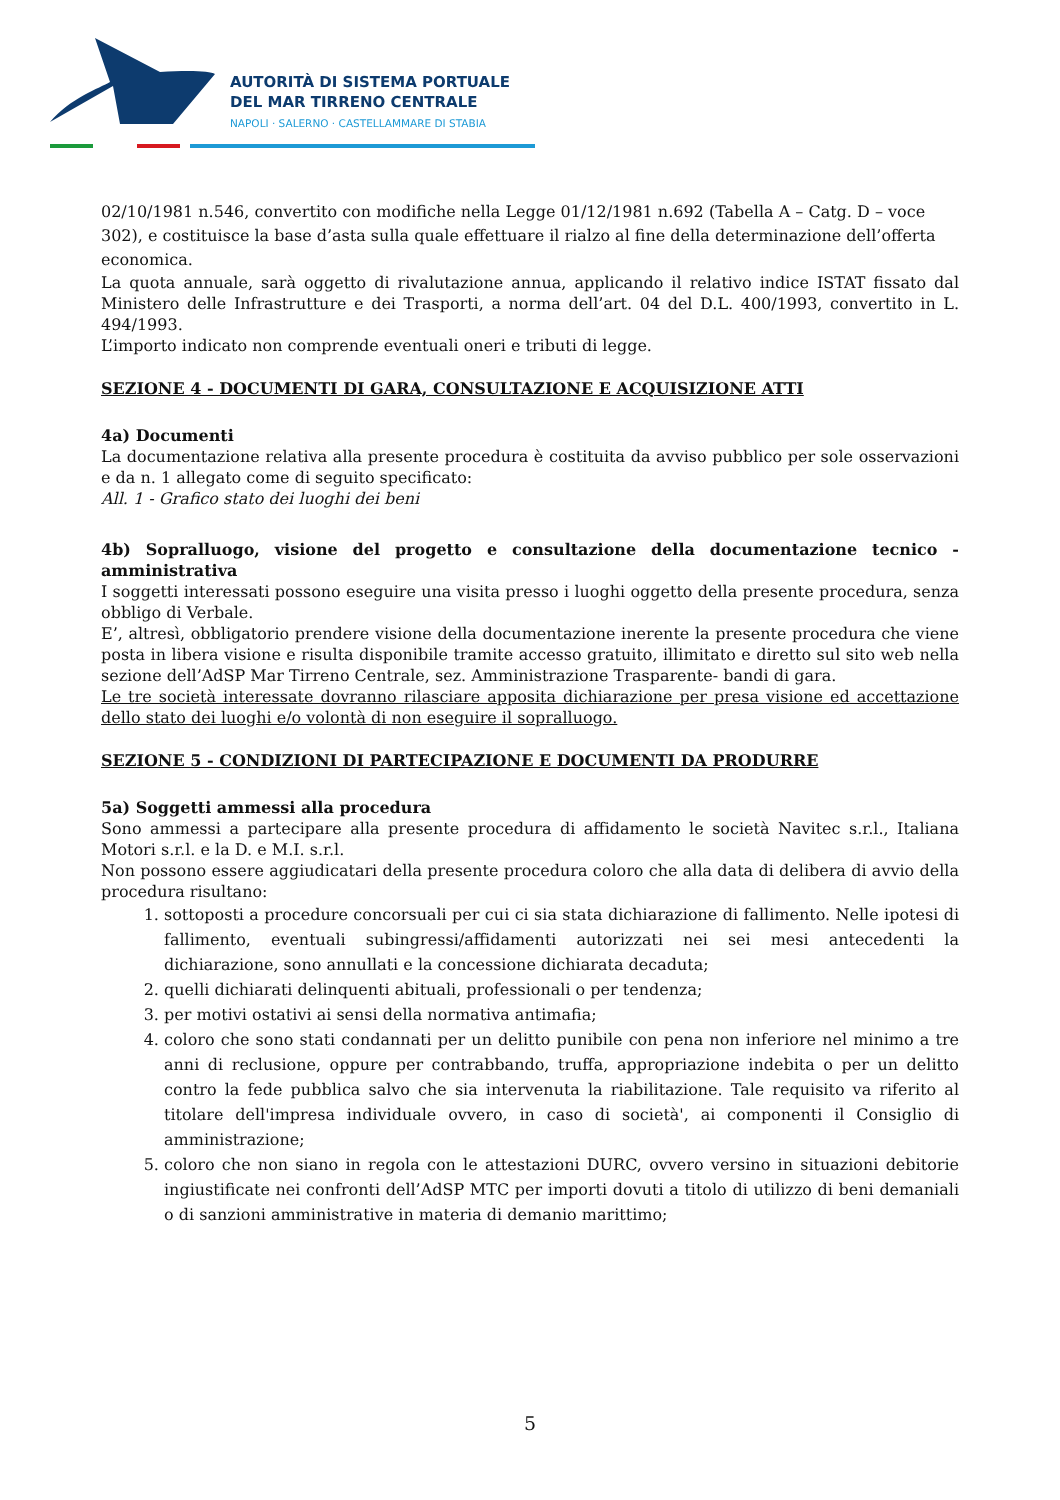AUTORITÀ DI SISTEMA PORTUALE
DEL MAR TIRRENO CENTRALE
NAPOLI · SALERNO · CASTELLAMMARE DI STABIA
02/10/1981 n.546, convertito con modifiche nella Legge 01/12/1981 n.692 (Tabella A – Catg. D – voce 302), e costituisce la base d’asta sulla quale effettuare il rialzo al fine della determinazione dell’offerta economica.
La quota annuale, sarà oggetto di rivalutazione annua, applicando il relativo indice ISTAT fissato dal Ministero delle Infrastrutture e dei Trasporti, a norma dell’art. 04 del D.L. 400/1993, convertito in L. 494/1993.
L’importo indicato non comprende eventuali oneri e tributi di legge.
SEZIONE 4 - DOCUMENTI DI GARA, CONSULTAZIONE E ACQUISIZIONE ATTI
4a) Documenti
La documentazione relativa alla presente procedura è costituita da avviso pubblico per sole osservazioni e da n. 1 allegato come di seguito specificato:
All. 1 - Grafico stato dei luoghi dei beni
4b) Sopralluogo, visione del progetto e consultazione della documentazione tecnico - amministrativa
I soggetti interessati possono eseguire una visita presso i luoghi oggetto della presente procedura, senza obbligo di Verbale.
E’, altresì, obbligatorio prendere visione della documentazione inerente la presente procedura che viene posta in libera visione e risulta disponibile tramite accesso gratuito, illimitato e diretto sul sito web nella sezione dell’AdSP Mar Tirreno Centrale, sez. Amministrazione Trasparente- bandi di gara.
Le tre società interessate dovranno rilasciare apposita dichiarazione per presa visione ed accettazione dello stato dei luoghi e/o volontà di non eseguire il sopralluogo.
SEZIONE 5 - CONDIZIONI DI PARTECIPAZIONE E DOCUMENTI DA PRODURRE
5a) Soggetti ammessi alla procedura
Sono ammessi a partecipare alla presente procedura di affidamento le società Navitec s.r.l., Italiana Motori s.r.l. e la D. e M.I. s.r.l.
Non possono essere aggiudicatari della presente procedura coloro che alla data di delibera di avvio della procedura risultano:
1. sottoposti a procedure concorsuali per cui ci sia stata dichiarazione di fallimento. Nelle ipotesi di fallimento, eventuali subingressi/affidamenti autorizzati nei sei mesi antecedenti la dichiarazione, sono annullati e la concessione dichiarata decaduta;
2. quelli dichiarati delinquenti abituali, professionali o per tendenza;
3. per motivi ostativi ai sensi della normativa antimafia;
4. coloro che sono stati condannati per un delitto punibile con pena non inferiore nel minimo a tre anni di reclusione, oppure per contrabbando, truffa, appropriazione indebita o per un delitto contro la fede pubblica salvo che sia intervenuta la riabilitazione. Tale requisito va riferito al titolare dell'impresa individuale ovvero, in caso di società', ai componenti il Consiglio di amministrazione;
5. coloro che non siano in regola con le attestazioni DURC, ovvero versino in situazioni debitorie ingiustificate nei confronti dell’AdSP MTC per importi dovuti a titolo di utilizzo di beni demaniali o di sanzioni amministrative in materia di demanio marittimo;
5